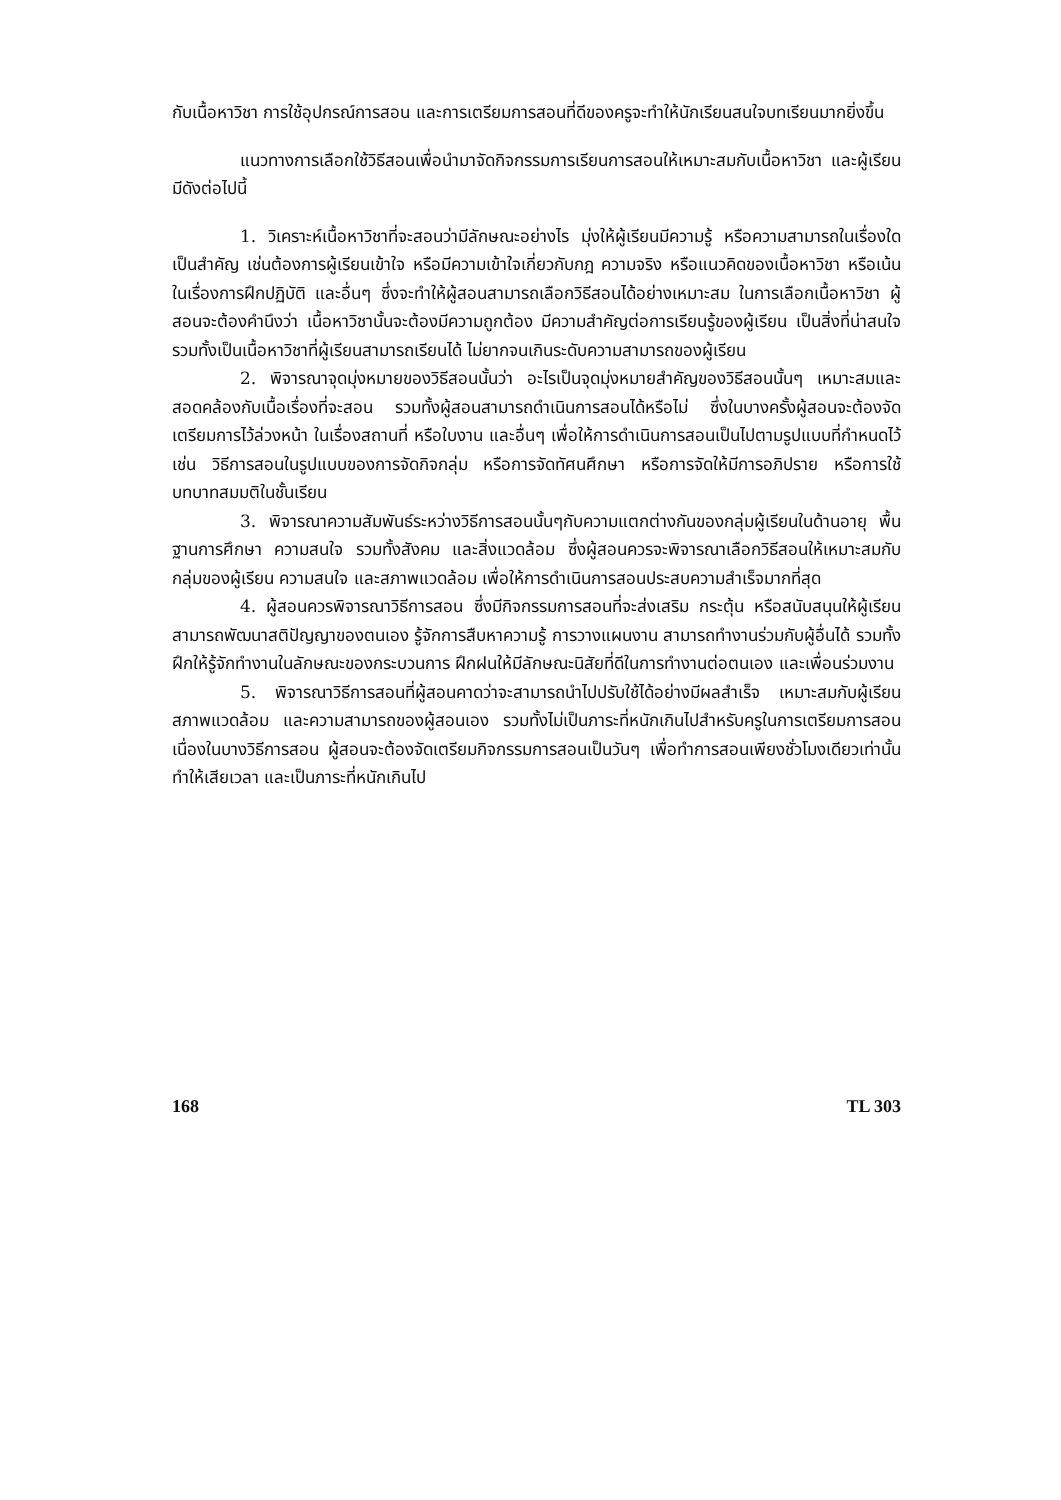กับเนื้อหาวิชา การใช้อุปกรณ์การสอน และการเตรียมการสอนที่ดีของครูจะทำให้นักเรียนสนใจบทเรียนมากยิ่งขึ้น
แนวทางการเลือกใช้วิธีสอนเพื่อนำมาจัดกิจกรรมการเรียนการสอนให้เหมาะสมกับเนื้อหาวิชา และผู้เรียน มีดังต่อไปนี้
1. วิเคราะห์เนื้อหาวิชาที่จะสอนว่ามีลักษณะอย่างไร มุ่งให้ผู้เรียนมีความรู้ หรือความสามารถในเรื่องใดเป็นสำคัญ เช่นต้องการผู้เรียนเข้าใจ หรือมีความเข้าใจเกี่ยวกับกฎ ความจริง หรือแนวคิดของเนื้อหาวิชา หรือเน้นในเรื่องการฝึกปฏิบัติ และอื่นๆ ซึ่งจะทำให้ผู้สอนสามารถเลือกวิธีสอนได้อย่างเหมาะสม ในการเลือกเนื้อหาวิชา ผู้สอนจะต้องคำนึงว่า เนื้อหาวิชานั้นจะต้องมีความถูกต้อง มีความสำคัญต่อการเรียนรู้ของผู้เรียน เป็นสิ่งที่น่าสนใจ รวมทั้งเป็นเนื้อหาวิชาที่ผู้เรียนสามารถเรียนได้ ไม่ยากจนเกินระดับความสามารถของผู้เรียน
2. พิจารณาจุดมุ่งหมายของวิธีสอนนั้นว่า อะไรเป็นจุดมุ่งหมายสำคัญของวิธีสอนนั้นๆ เหมาะสมและสอดคล้องกับเนื้อเรื่องที่จะสอน รวมทั้งผู้สอนสามารถดำเนินการสอนได้หรือไม่ ซึ่งในบางครั้งผู้สอนจะต้องจัดเตรียมการไว้ล่วงหน้า ในเรื่องสถานที่ หรือใบงาน และอื่นๆ เพื่อให้การดำเนินการสอนเป็นไปตามรูปแบบที่กำหนดไว้ เช่น วิธีการสอนในรูปแบบของการจัดกิจกลุ่ม หรือการจัดทัศนศึกษา หรือการจัดให้มีการอภิปราย หรือการใช้บทบาทสมมติในชั้นเรียน
3. พิจารณาความสัมพันธ์ระหว่างวิธีการสอนนั้นๆกับความแตกต่างกันของกลุ่มผู้เรียนในด้านอายุ พื้นฐานการศึกษา ความสนใจ รวมทั้งสังคม และสิ่งแวดล้อม ซึ่งผู้สอนควรจะพิจารณาเลือกวิธีสอนให้เหมาะสมกับกลุ่มของผู้เรียน ความสนใจ และสภาพแวดล้อม เพื่อให้การดำเนินการสอนประสบความสำเร็จมากที่สุด
4. ผู้สอนควรพิจารณาวิธีการสอน ซึ่งมีกิจกรรมการสอนที่จะส่งเสริม กระตุ้น หรือสนับสนุนให้ผู้เรียนสามารถพัฒนาสติปัญญาของตนเอง รู้จักการสืบหาความรู้ การวางแผนงาน สามารถทำงานร่วมกับผู้อื่นได้ รวมทั้งฝึกให้รู้จักทำงานในลักษณะของกระบวนการ ฝึกฝนให้มีลักษณะนิสัยที่ดีในการทำงานต่อตนเอง และเพื่อนร่วมงาน
5. พิจารณาวิธีการสอนที่ผู้สอนคาดว่าจะสามารถนำไปปรับใช้ได้อย่างมีผลสำเร็จ เหมาะสมกับผู้เรียน สภาพแวดล้อม และความสามารถของผู้สอนเอง รวมทั้งไม่เป็นภาระที่หนักเกินไปสำหรับครูในการเตรียมการสอน เนื่องในบางวิธีการสอน ผู้สอนจะต้องจัดเตรียมกิจกรรมการสอนเป็นวันๆ เพื่อทำการสอนเพียงชั่วโมงเดียวเท่านั้น ทำให้เสียเวลา และเป็นภาระที่หนักเกินไป
168 TL 303